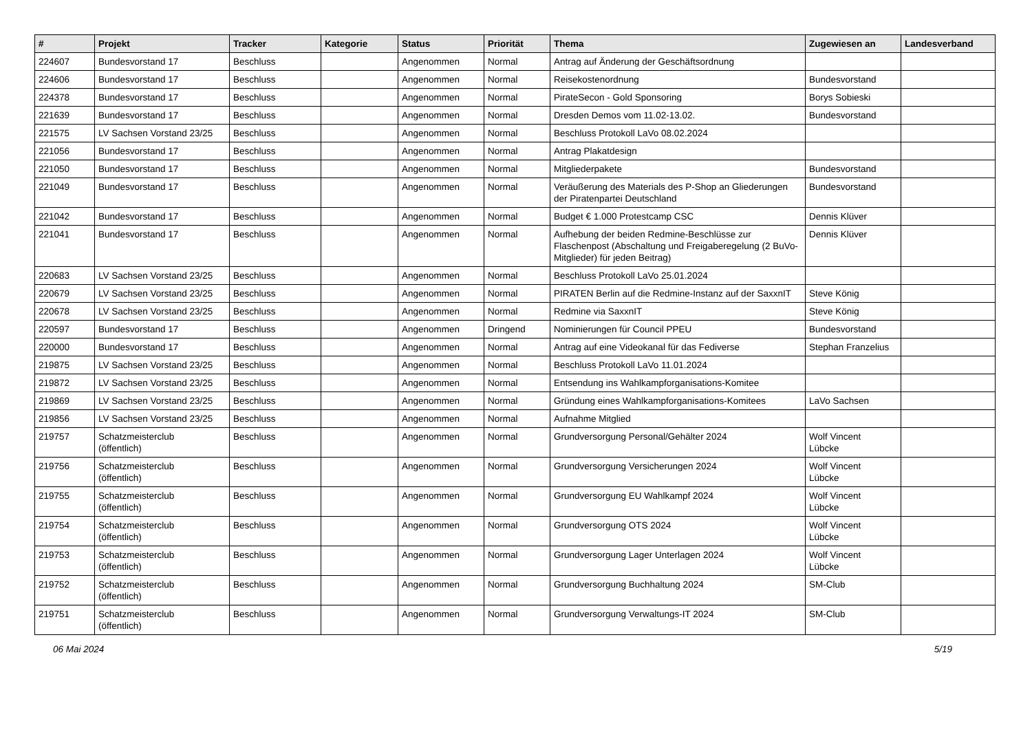| # | Projekt | Tracker | Kategorie | Status | Priorität | Thema | Zugewiesen an | Landesverband |
| --- | --- | --- | --- | --- | --- | --- | --- | --- |
| 224607 | Bundesvorstand 17 | Beschluss | | Angenommen | Normal | Antrag auf Änderung der Geschäftsordnung | | |
| 224606 | Bundesvorstand 17 | Beschluss | | Angenommen | Normal | Reisekostenordnung | Bundesvorstand | |
| 224378 | Bundesvorstand 17 | Beschluss | | Angenommen | Normal | PirateSecon - Gold Sponsoring | Borys Sobieski | |
| 221639 | Bundesvorstand 17 | Beschluss | | Angenommen | Normal | Dresden Demos vom 11.02-13.02. | Bundesvorstand | |
| 221575 | LV Sachsen Vorstand 23/25 | Beschluss | | Angenommen | Normal | Beschluss Protokoll LaVo 08.02.2024 | | |
| 221056 | Bundesvorstand 17 | Beschluss | | Angenommen | Normal | Antrag Plakatdesign | | |
| 221050 | Bundesvorstand 17 | Beschluss | | Angenommen | Normal | Mitgliederpakete | Bundesvorstand | |
| 221049 | Bundesvorstand 17 | Beschluss | | Angenommen | Normal | Veräußerung des Materials des P-Shop an Gliederungen der Piratenpartei Deutschland | Bundesvorstand | |
| 221042 | Bundesvorstand 17 | Beschluss | | Angenommen | Normal | Budget € 1.000 Protestcamp CSC | Dennis Klüver | |
| 221041 | Bundesvorstand 17 | Beschluss | | Angenommen | Normal | Aufhebung der beiden Redmine-Beschlüsse zur Flaschenpost (Abschaltung und Freigaberegelung (2 BuVo-Mitglieder) für jeden Beitrag) | Dennis Klüver | |
| 220683 | LV Sachsen Vorstand 23/25 | Beschluss | | Angenommen | Normal | Beschluss Protokoll LaVo 25.01.2024 | | |
| 220679 | LV Sachsen Vorstand 23/25 | Beschluss | | Angenommen | Normal | PIRATEN Berlin auf die Redmine-Instanz auf der SaxxnIT | Steve König | |
| 220678 | LV Sachsen Vorstand 23/25 | Beschluss | | Angenommen | Normal | Redmine via SaxxnIT | Steve König | |
| 220597 | Bundesvorstand 17 | Beschluss | | Angenommen | Dringend | Nominierungen für Council PPEU | Bundesvorstand | |
| 220000 | Bundesvorstand 17 | Beschluss | | Angenommen | Normal | Antrag auf eine Videokanal für das Fediverse | Stephan Franzelius | |
| 219875 | LV Sachsen Vorstand 23/25 | Beschluss | | Angenommen | Normal | Beschluss Protokoll LaVo 11.01.2024 | | |
| 219872 | LV Sachsen Vorstand 23/25 | Beschluss | | Angenommen | Normal | Entsendung ins Wahlkampforganisations-Komitee | | |
| 219869 | LV Sachsen Vorstand 23/25 | Beschluss | | Angenommen | Normal | Gründung eines Wahlkampforganisations-Komitees | LaVo Sachsen | |
| 219856 | LV Sachsen Vorstand 23/25 | Beschluss | | Angenommen | Normal | Aufnahme Mitglied | | |
| 219757 | Schatzmeisterclub (öffentlich) | Beschluss | | Angenommen | Normal | Grundversorgung Personal/Gehälter 2024 | Wolf Vincent Lübcke | |
| 219756 | Schatzmeisterclub (öffentlich) | Beschluss | | Angenommen | Normal | Grundversorgung Versicherungen 2024 | Wolf Vincent Lübcke | |
| 219755 | Schatzmeisterclub (öffentlich) | Beschluss | | Angenommen | Normal | Grundversorgung EU Wahlkampf 2024 | Wolf Vincent Lübcke | |
| 219754 | Schatzmeisterclub (öffentlich) | Beschluss | | Angenommen | Normal | Grundversorgung OTS 2024 | Wolf Vincent Lübcke | |
| 219753 | Schatzmeisterclub (öffentlich) | Beschluss | | Angenommen | Normal | Grundversorgung Lager Unterlagen 2024 | Wolf Vincent Lübcke | |
| 219752 | Schatzmeisterclub (öffentlich) | Beschluss | | Angenommen | Normal | Grundversorgung Buchhaltung 2024 | SM-Club | |
| 219751 | Schatzmeisterclub (öffentlich) | Beschluss | | Angenommen | Normal | Grundversorgung Verwaltungs-IT 2024 | SM-Club | |
06 Mai 2024 5/19